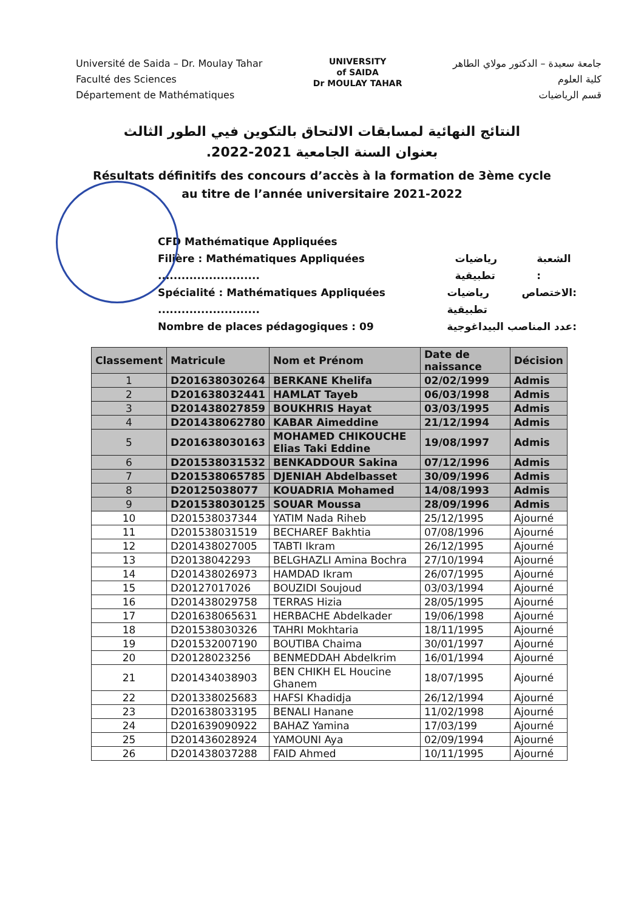Université de Saida – Dr. Moulay Tahar
Faculté des Sciences
Département de Mathématiques
UNIVERSITY
of SAIDA
Dr MOULAY TAHAR
جامعة سعيدة – الدكتور مولاي الطاهر
كلية العلوم
قسم الرياضيات
النتائج النهائية لمسابقات الالتحاق بالتكوين فيي الطور الثالث
بعنوان السنة الجامعية 2021-2022.
Résultats définitifs des concours d’accès à la formation de 3ème cycle
au titre de l’année universitaire 2021-2022
CFD Mathématique Appliquées
Filière : Mathématiques Appliquées .......................... رياضيات تطبيقية الشعبة :
Spécialité : Mathématiques Appliquées .......................... رياضيات تطبيقية الاختصاص:
Nombre de places pédagogiques : 09 عدد المناصب البيداغوجية:
| Classement | Matricule | Nom et Prénom | Date de naissance | Décision |
| --- | --- | --- | --- | --- |
| 1 | D201638030264 | BERKANE Khelifa | 02/02/1999 | Admis |
| 2 | D201638032441 | HAMLAT Tayeb | 06/03/1998 | Admis |
| 3 | D201438027859 | BOUKHRIS Hayat | 03/03/1995 | Admis |
| 4 | D201438062780 | KABAR Aimeddine | 21/12/1994 | Admis |
| 5 | D201638030163 | MOHAMED CHIKOUCHE Elias Taki Eddine | 19/08/1997 | Admis |
| 6 | D201538031532 | BENKADDOUR Sakina | 07/12/1996 | Admis |
| 7 | D201538065785 | DJENIAH Abdelbasset | 30/09/1996 | Admis |
| 8 | D20125038077 | KOUADRIA Mohamed | 14/08/1993 | Admis |
| 9 | D201538030125 | SOUAR Moussa | 28/09/1996 | Admis |
| 10 | D201538037344 | YATIM Nada Riheb | 25/12/1995 | Ajourné |
| 11 | D201538031519 | BECHAREF Bakhtia | 07/08/1996 | Ajourné |
| 12 | D201438027005 | TABTI Ikram | 26/12/1995 | Ajourné |
| 13 | D20138042293 | BELGHAZLI Amina Bochra | 27/10/1994 | Ajourné |
| 14 | D201438026973 | HAMDAD Ikram | 26/07/1995 | Ajourné |
| 15 | D20127017026 | BOUZIDI Soujoud | 03/03/1994 | Ajourné |
| 16 | D201438029758 | TERRAS Hizia | 28/05/1995 | Ajourné |
| 17 | D201638065631 | HERBACHE Abdelkader | 19/06/1998 | Ajourné |
| 18 | D201538030326 | TAHRI Mokhtaria | 18/11/1995 | Ajourné |
| 19 | D201532007190 | BOUTIBA Chaima | 30/01/1997 | Ajourné |
| 20 | D20128023256 | BENMEDDAH Abdelkrim | 16/01/1994 | Ajourné |
| 21 | D201434038903 | BEN CHIKH EL Houcine Ghanem | 18/07/1995 | Ajourné |
| 22 | D201338025683 | HAFSI Khadidja | 26/12/1994 | Ajourné |
| 23 | D201638033195 | BENALI Hanane | 11/02/1998 | Ajourné |
| 24 | D201639090922 | BAHAZ Yamina | 17/03/199 | Ajourné |
| 25 | D201436028924 | YAMOUNI Aya | 02/09/1994 | Ajourné |
| 26 | D201438037288 | FAID Ahmed | 10/11/1995 | Ajourné |